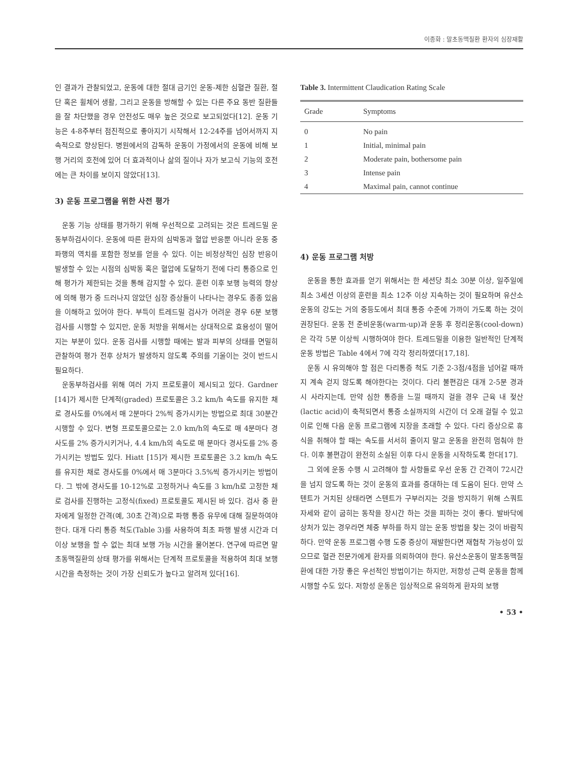이종화 : 말초동맥질환 환자의 심장재활
인 결과가 관찰되었고, 운동에 대한 절대 금기인 운동-제한 심혈관 질환, 절단 혹은 휠체어 생활, 그리고 운동을 방해할 수 있는 다른 주요 동반 질환들을 잘 차단했을 경우 안전성도 매우 높은 것으로 보고되었다[12]. 운동 기능은 4-8주부터 점진적으로 좋아지기 시작해서 12-24주를 넘어서까지 지속적으로 향상된다. 병원에서의 감독하 운동이 가정에서의 운동에 비해 보행 거리의 호전에 있어 더 효과적이나 삶의 질이나 자가 보고식 기능의 호전에는 큰 차이를 보이지 않았다[13].
3) 운동 프로그램을 위한 사전 평가
운동 기능 상태를 평가하기 위해 우선적으로 고려되는 것은 트레드밀 운동부하검사이다. 운동에 따른 환자의 심박동과 혈압 반응뿐 아니라 운동 중 파행의 역치를 포함한 정보를 얻을 수 있다. 이는 비정상적인 심장 반응이 발생할 수 있는 시점의 심박동 혹은 혈압에 도달하기 전에 다리 통증으로 인해 평가가 제한되는 것을 통해 감지할 수 있다. 훈련 이후 보행 능력의 향상에 의해 평가 중 드러나지 않았던 심장 증상들이 나타나는 경우도 종종 있음을 이해하고 있어야 한다. 부득이 트레드밀 검사가 어려운 경우 6분 보행 검사를 시행할 수 있지만, 운동 처방을 위해서는 상대적으로 효용성이 떨어지는 부분이 있다. 운동 검사를 시행할 때에는 발과 피부의 상태를 면밀히 관찰하여 평가 전후 상처가 발생하지 않도록 주의를 기울이는 것이 반드시 필요하다.
운동부하검사를 위해 여러 가지 프로토콜이 제시되고 있다. Gardner [14]가 제시한 단계적(graded) 프로토콜은 3.2 km/h 속도를 유지한 채로 경사도를 0%에서 매 2분마다 2%씩 증가시키는 방법으로 최대 30분간 시행할 수 있다. 변형 프로토콜으로는 2.0 km/h의 속도로 매 4분마다 경사도를 2% 증가시키거나, 4.4 km/h의 속도로 매 분마다 경사도를 2% 증가시키는 방법도 있다. Hiatt [15]가 제시한 프로토콜은 3.2 km/h 속도를 유지한 채로 경사도를 0%에서 매 3분마다 3.5%씩 증가시키는 방법이다. 그 밖에 경사도를 10-12%로 고정하거나 속도를 3 km/h로 고정한 채로 검사를 진행하는 고정식(fixed) 프로토콜도 제시된 바 있다. 검사 중 환자에게 일정한 간격(예, 30초 간격)으로 파행 통증 유무에 대해 질문하여야 한다. 대개 다리 통증 척도(Table 3)를 사용하여 최초 파행 발생 시간과 더 이상 보행을 할 수 없는 최대 보행 가능 시간을 물어본다. 연구에 따르면 말초동맥질환의 상태 평가를 위해서는 단계적 프로토콜을 적용하여 최대 보행 시간을 측정하는 것이 가장 신뢰도가 높다고 알려져 있다[16].
Table 3. Intermittent Claudication Rating Scale
| Grade | Symptoms |
| --- | --- |
| 0 | No pain |
| 1 | Initial, minimal pain |
| 2 | Moderate pain, bothersome pain |
| 3 | Intense pain |
| 4 | Maximal pain, cannot continue |
4) 운동 프로그램 처방
운동을 통한 효과를 얻기 위해서는 한 세션당 최소 30분 이상, 일주일에 최소 3세션 이상의 훈련을 최소 12주 이상 지속하는 것이 필요하며 유산소운동의 강도는 거의 중등도에서 최대 통증 수준에 가까이 가도록 하는 것이 권장된다. 운동 전 준비운동(warm-up)과 운동 후 정리운동(cool-down)은 각각 5분 이상씩 시행하여야 한다. 트레드밀을 이용한 일반적인 단계적 운동 방법은 Table 4에서 7에 각각 정리하였다[17,18].
운동 시 유의해야 할 점은 다리통증 척도 기준 2-3점/4점을 넘어갈 때까지 계속 걷지 않도록 해야한다는 것이다. 다리 불편감은 대개 2-5분 경과 시 사라지는데, 만약 심한 통증을 느낄 때까지 걸을 경우 근육 내 젖산(lactic acid)이 축적되면서 통증 소실까지의 시간이 더 오래 걸릴 수 있고 이로 인해 다음 운동 프로그램에 지장을 초래할 수 있다. 다리 증상으로 휴식을 취해야 할 때는 속도를 서서히 줄이지 말고 운동을 완전히 멈춰야 한다. 이후 불편감이 완전히 소실된 이후 다시 운동을 시작하도록 한다[17].
그 외에 운동 수행 시 고려해야 할 사항들로 우선 운동 간 간격이 72시간을 넘지 않도록 하는 것이 운동의 효과를 증대하는 데 도움이 된다. 만약 스텐트가 거치된 상태라면 스텐트가 구부러지는 것을 방지하기 위해 스쿼트 자세와 같이 굽히는 동작을 장시간 하는 것을 피하는 것이 좋다. 발바닥에 상처가 있는 경우라면 체중 부하를 하지 않는 운동 방법을 찾는 것이 바람직하다. 만약 운동 프로그램 수행 도중 증상이 재발한다면 재협착 가능성이 있으므로 혈관 전문가에게 환자를 의뢰하여야 한다. 유산소운동이 말초동맥질환에 대한 가장 좋은 우선적인 방법이기는 하지만, 저항성 근력 운동을 함께 시행할 수도 있다. 저항성 운동은 임상적으로 유의하게 환자의 보행
• 53 •